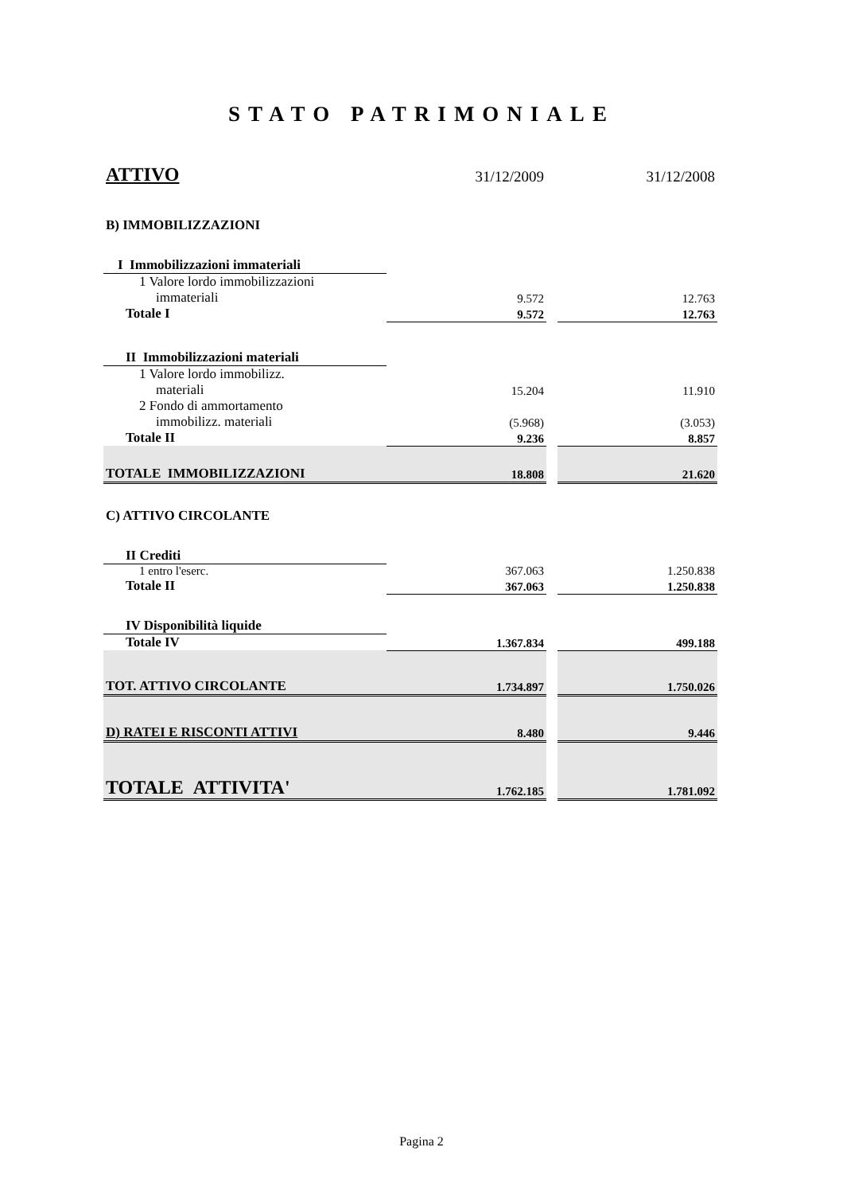STATO PATRIMONIALE
| ATTIVO | 31/12/2009 | | 31/12/2008 |
| B) IMMOBILIZZAZIONI | | | |
| I Immobilizzazioni immateriali | | | |
| 1 Valore lordo immobilizzazioni immateriali | 9.572 | | 12.763 |
| Totale I | 9.572 | | 12.763 |
| II Immobilizzazioni materiali | | | |
| 1 Valore lordo immobilizz. materiali | 15.204 | | 11.910 |
| 2 Fondo di ammortamento immobilizz. materiali | (5.968) | | (3.053) |
| Totale II | 9.236 | | 8.857 |
| TOTALE IMMOBILIZZAZIONI | 18.808 | | 21.620 |
| C) ATTIVO CIRCOLANTE | | | |
| II Crediti | | | |
| 1 entro l'eserc. | 367.063 | | 1.250.838 |
| Totale II | 367.063 | | 1.250.838 |
| IV Disponibilità liquide | | | |
| Totale IV | 1.367.834 | | 499.188 |
| TOT. ATTIVO CIRCOLANTE | 1.734.897 | | 1.750.026 |
| D) RATEI E RISCONTI ATTIVI | 8.480 | | 9.446 |
| TOTALE ATTIVITA' | 1.762.185 | | 1.781.092 |
Pagina 2